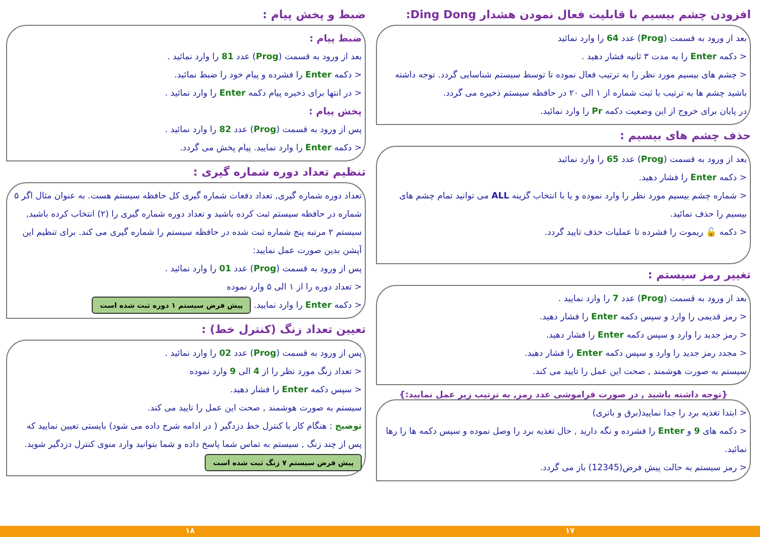افزودن چشم بیسیم با قابلیت فعال نمودن هشدار Ding Dong:
بعد از ورود به قسمت (Prog) عدد 64 را وارد نمائید
< دکمه Enter را به مدت ۳ ثانیه فشار دهید .
< چشم های بیسیم مورد نظر را به ترتیب فعال نموده تا توسط سیستم شناسایی گردد. توجه داشته باشید چشم ها به ترتیب با ثبت شماره از ۱ الی ۲۰ در حافظه سیستم ذخیره می گردد.
در پایان برای خروج از این وضعیت دکمه Pr را وارد نمائید.
حذف چشم های بیسیم :
بعد از ورود به قسمت (Prog) عدد 65 را وارد نمائید
< دکمه Enter را فشار دهید.
< شماره چشم بیسیم مورد نظر را وارد نموده و یا با انتخاب گزینه ALL می توانید تمام چشم های بیسیم را حذف نمائید.
< دکمه 🔓 ریموت را فشرده تا عملیات حذف تایید گردد.
تغییر رمز سیستم :
بعد از ورود به قسمت (Prog) عدد 7 را وارد نمایید .
< رمز قدیمی را وارد و سپس دکمه Enter را فشار دهید.
< رمز جدید را وارد و سپس دکمه Enter را فشار دهید.
< مجدد رمز جدید را وارد و سپس دکمه Enter را فشار دهید.
سیستم به صورت هوشمند , صحت این عمل را تایید می کند.
{توجه داشته باشید , در صورت فراموشی عدد رمز, به ترتیب زیر عمل نمایید:}
< ابتدا تغذیه برد را جدا نمایید(برق و باتری)
< دکمه های 9 و Enter را فشرده و نگه دارید , حال تغذیه برد را وصل نموده و سپس دکمه ها را رها نمائید.
< رمز سیستم به حالت پیش فرض(12345) باز می گردد.
ضبط و پخش پیام :
ضبط پیام :
بعد از ورود به قسمت (Prog) عدد 81 را وارد نمائید .
< دکمه Enter را فشرده و پیام خود را ضبط نمائید.
< در انتها برای ذخیره پیام دکمه Enter را وارد نمائید .
پخش پیام :
پس از ورود به قسمت (Prog) عدد 82 را وارد نمائید .
< دکمه Enter را وارد نمایید. پیام پخش می گردد.
تنظیم تعداد دوره شماره گیری :
تعداد دوره شماره گیری, تعداد دفعات شماره گیری کل حافظه سیستم هست. به عنوان مثال اگر ۵ شماره در حافظه سیستم ثبت کرده باشید و تعداد دوره شماره گیری را (۲) انتخاب کرده باشید, سیستم ۲ مرتبه پنج شماره ثبت شده در حافظه سیستم را شماره گیری می کند. برای تنظیم این آپشن بدین صورت عمل نمایید:
پس از ورود به قسمت (Prog) عدد 01 را وارد نمائید .
< تعداد دوره را از ۱ الی ۵ وارد نموده
< دکمه Enter را وارد نمایید. پیش فرض سیستم ۱ دوره ثبت شده است
تعیین تعداد زنگ (کنترل خط) :
پس از ورود به قسمت (Prog) عدد 02 را وارد نمائید .
< تعداد زنگ مورد نظر را از 4 الی 9 وارد نموده
< سپس دکمه Enter را فشار دهید.
سیستم به صورت هوشمند , صحت این عمل را تایید می کند.
توضیح : هنگام کار با کنترل خط دزدگیر ( در ادامه شرح داده می شود) بایستی تعیین نمایید که پس از چند زنگ , سیستم به تماس شما پاسخ داده و شما بتوانید وارد منوی کنترل دزدگیر شوید. پیش فرض سیستم ۷ زنگ ثبت شده است
۱۷ ۱۸